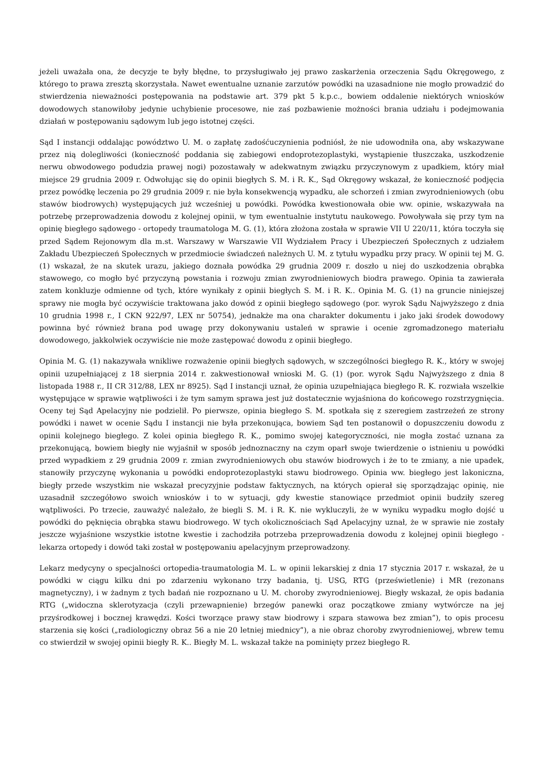jeżeli uważała ona, że decyzje te były błędne, to przysługiwało jej prawo zaskarżenia orzeczenia Sądu Okręgowego, z którego to prawa zresztą skorzystała. Nawet ewentualne uznanie zarzutów powódki na uzasadnione nie mogło prowadzić do stwierdzenia nieważności postępowania na podstawie art. 379 pkt 5 k.p.c., bowiem oddalenie niektórych wniosków dowodowych stanowiłoby jedynie uchybienie procesowe, nie zaś pozbawienie możności brania udziału i podejmowania działań w postępowaniu sądowym lub jego istotnej części.
Sąd I instancji oddalając powództwo U. M. o zapłatę zadośćuczynienia podniósł, że nie udowodniła ona, aby wskazywane przez nią dolegliwości (konieczność poddania się zabiegowi endoprotezoplastyki, wystąpienie tłuszczaka, uszkodzenie nerwu obwodowego podudzia prawej nogi) pozostawały w adekwatnym związku przyczynowym z upadkiem, który miał miejsce 29 grudnia 2009 r. Odwołując się do opinii biegłych S. M. i R. K., Sąd Okręgowy wskazał, że konieczność podjęcia przez powódkę leczenia po 29 grudnia 2009 r. nie była konsekwencją wypadku, ale schorzeń i zmian zwyrodnieniowych (obu stawów biodrowych) występujących już wcześniej u powódki. Powódka kwestionowała obie ww. opinie, wskazywała na potrzebę przeprowadzenia dowodu z kolejnej opinii, w tym ewentualnie instytutu naukowego. Powoływała się przy tym na opinię biegłego sądowego - ortopedy traumatologa M. G. (1), która złożona została w sprawie VII U 220/11, która toczyła się przed Sądem Rejonowym dla m.st. Warszawy w Warszawie VII Wydziałem Pracy i Ubezpieczeń Społecznych z udziałem Zakładu Ubezpieczeń Społecznych w przedmiocie świadczeń należnych U. M. z tytułu wypadku przy pracy. W opinii tej M. G. (1) wskazał, że na skutek urazu, jakiego doznała powódka 29 grudnia 2009 r. doszło u niej do uszkodzenia obrąbka stawowego, co mogło być przyczyną powstania i rozwoju zmian zwyrodnieniowych biodra prawego. Opinia ta zawierała zatem konkluzje odmienne od tych, które wynikały z opinii biegłych S. M. i R. K.. Opinia M. G. (1) na gruncie niniejszej sprawy nie mogła być oczywiście traktowana jako dowód z opinii biegłego sądowego (por. wyrok Sądu Najwyższego z dnia 10 grudnia 1998 r., I CKN 922/97, LEX nr 50754), jednakże ma ona charakter dokumentu i jako jaki środek dowodowy powinna być również brana pod uwagę przy dokonywaniu ustaleń w sprawie i ocenie zgromadzonego materiału dowodowego, jakkolwiek oczywiście nie może zastępować dowodu z opinii biegłego.
Opinia M. G. (1) nakazywała wnikliwe rozważenie opinii biegłych sądowych, w szczególności biegłego R. K., który w swojej opinii uzupełniającej z 18 sierpnia 2014 r. zakwestionował wnioski M. G. (1) (por. wyrok Sądu Najwyższego z dnia 8 listopada 1988 r., II CR 312/88, LEX nr 8925). Sąd I instancji uznał, że opinia uzupełniająca biegłego R. K. rozwiała wszelkie występujące w sprawie wątpliwości i że tym samym sprawa jest już dostatecznie wyjaśniona do końcowego rozstrzygnięcia. Oceny tej Sąd Apelacyjny nie podzielił. Po pierwsze, opinia biegłego S. M. spotkała się z szeregiem zastrzeżeń ze strony powódki i nawet w ocenie Sądu I instancji nie była przekonująca, bowiem Sąd ten postanowił o dopuszczeniu dowodu z opinii kolejnego biegłego. Z kolei opinia biegłego R. K., pomimo swojej kategoryczności, nie mogła zostać uznana za przekonującą, bowiem biegły nie wyjaśnił w sposób jednoznaczny na czym oparł swoje twierdzenie o istnieniu u powódki przed wypadkiem z 29 grudnia 2009 r. zmian zwyrodnieniowych obu stawów biodrowych i że to te zmiany, a nie upadek, stanowiły przyczynę wykonania u powódki endoprotezoplastyki stawu biodrowego. Opinia ww. biegłego jest lakoniczna, biegły przede wszystkim nie wskazał precyzyjnie podstaw faktycznych, na których opierał się sporządzając opinię, nie uzasadnił szczegółowo swoich wniosków i to w sytuacji, gdy kwestie stanowiące przedmiot opinii budziły szereg wątpliwości. Po trzecie, zauważyć należało, że biegli S. M. i R. K. nie wykluczyli, że w wyniku wypadku mogło dojść u powódki do pęknięcia obrąbka stawu biodrowego. W tych okolicznościach Sąd Apelacyjny uznał, że w sprawie nie zostały jeszcze wyjaśnione wszystkie istotne kwestie i zachodziła potrzeba przeprowadzenia dowodu z kolejnej opinii biegłego - lekarza ortopedy i dowód taki został w postępowaniu apelacyjnym przeprowadzony.
Lekarz medycyny o specjalności ortopedia-traumatologia M. L. w opinii lekarskiej z dnia 17 stycznia 2017 r. wskazał, że u powódki w ciągu kilku dni po zdarzeniu wykonano trzy badania, tj. USG, RTG (prześwietlenie) i MR (rezonans magnetyczny), i w żadnym z tych badań nie rozpoznano u U. M. choroby zwyrodnieniowej. Biegły wskazał, że opis badania RTG („widoczna sklerotyzacja (czyli przewapnienie) brzegów panewki oraz początkowe zmiany wytwórcze na jej przyśrodkowej i bocznej krawędzi. Kości tworzące prawy staw biodrowy i szpara stawowa bez zmian”), to opis procesu starzenia się kości („radiologiczny obraz 56 a nie 20 letniej miednicy”), a nie obraz choroby zwyrodnieniowej, wbrew temu co stwierdził w swojej opinii biegły R. K.. Biegły M. L. wskazał także na pominięty przez biegłego R.